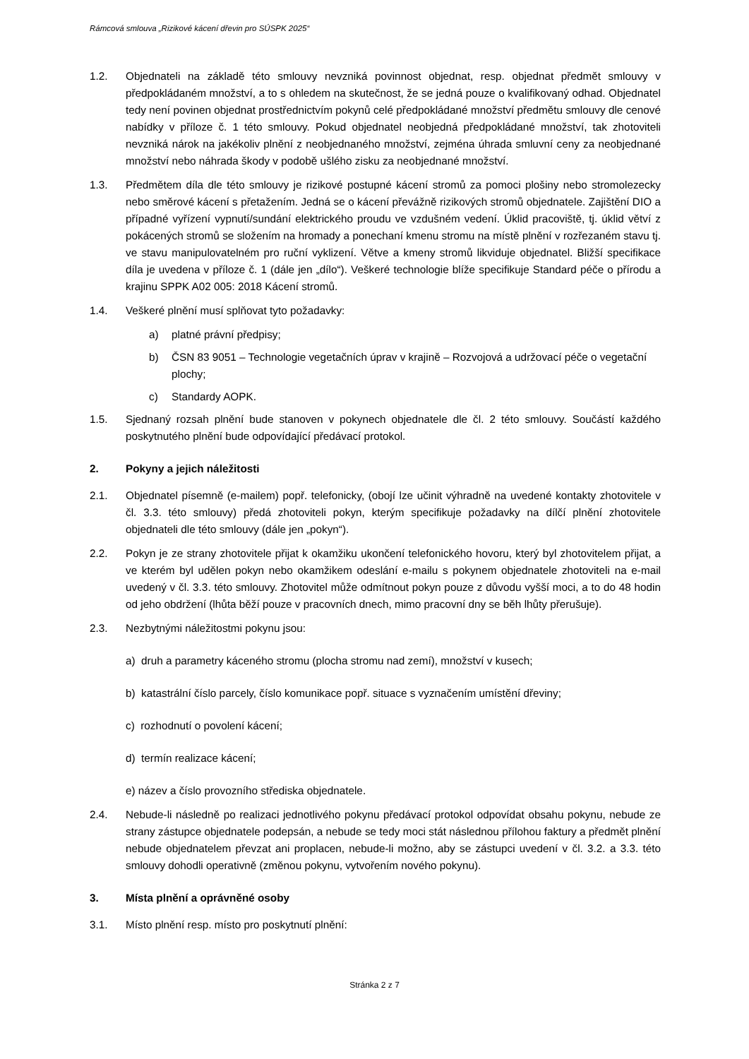Rámcová smlouva „Rizikové kácení dřevin pro SÚSPK 2025“
1.2. Objednateli na základě této smlouvy nevzniká povinnost objednat, resp. objednat předmět smlouvy v předpokládaném množství, a to s ohledem na skutečnost, že se jedná pouze o kvalifikovaný odhad. Objednatel tedy není povinen objednat prostřednictvím pokynů celé předpokládané množství předmětu smlouvy dle cenové nabídky v příloze č. 1 této smlouvy. Pokud objednatel neobjedná předpokládané množství, tak zhotoviteli nevzniká nárok na jakékoliv plnění z neobjednaného množství, zejména úhrada smluvní ceny za neobjednané množství nebo náhrada škody v podobě ušlého zisku za neobjednané množství.
1.3. Předmětem díla dle této smlouvy je rizikové postupné kácení stromů za pomoci plošiny nebo stromolezecky nebo směrové kácení s přetažením. Jedná se o kácení převážně rizikových stromů objednatele. Zajištění DIO a případné vyřízení vypnutí/sundání elektrického proudu ve vzdušném vedení. Úklid pracoviště, tj. úklid větví z pokácených stromů se složením na hromady a ponechaní kmenu stromu na místě plnění v rozřezaném stavu tj. ve stavu manipulovatelném pro ruční vyklizení. Větve a kmeny stromů likviduje objednatel. Bližší specifikace díla je uvedena v příloze č. 1 (dále jen „dílo“). Veškeré technologie blíže specifikuje Standard péče o přírodu a krajinu SPPK A02 005: 2018 Kácení stromů.
1.4. Veškeré plnění musí splňovat tyto požadavky:
a) platné právní předpisy;
b) ČSN 83 9051 – Technologie vegetačních úprav v krajině – Rozvojová a udržovací péče o vegetační plochy;
c) Standardy AOPK.
1.5. Sjednaný rozsah plnění bude stanoven v pokynech objednatele dle čl. 2 této smlouvy. Součástí každého poskytnutého plnění bude odpovídající předávací protokol.
2. Pokyny a jejich náležitosti
2.1. Objednatel písemně (e-mailem) popř. telefonicky, (obojí lze učinit výhradně na uvedené kontakty zhotovitele v čl. 3.3. této smlouvy) předá zhotoviteli pokyn, kterým specifikuje požadavky na dílčí plnění zhotovitele objednateli dle této smlouvy (dále jen „pokyn“).
2.2. Pokyn je ze strany zhotovitele přijat k okamžiku ukončení telefonického hovoru, který byl zhotovitelem přijat, a ve kterém byl udělen pokyn nebo okamžikem odeslání e-mailu s pokynem objednatele zhotoviteli na e-mail uvedený v čl. 3.3. této smlouvy. Zhotovitel může odmítnout pokyn pouze z důvodu vyšší moci, a to do 48 hodin od jeho obdržení (lhůta běží pouze v pracovních dnech, mimo pracovní dny se běh lhůty přerušuje).
2.3. Nezbytnými náležitostmi pokynu jsou:
a) druh a parametry káceného stromu (plocha stromu nad zemí), množství v kusech;
b) katastrální číslo parcely, číslo komunikace popř. situace s vyznačením umístění dřeviny;
c) rozhodnutí o povolení kácení;
d) termín realizace kácení;
e) název a číslo provozního střediska objednatele.
2.4. Nebude-li následně po realizaci jednotlivého pokynu předávací protokol odpovídat obsahu pokynu, nebude ze strany zástupce objednatele podepsán, a nebude se tedy moci stát následnou přílohou faktury a předmět plnění nebude objednatelem převzat ani proplacen, nebude-li možno, aby se zástupci uvedení v čl. 3.2. a 3.3. této smlouvy dohodli operativně (změnou pokynu, vytvořením nového pokynu).
3. Místa plnění a oprávněné osoby
3.1. Místo plnění resp. místo pro poskytnutí plnění:
Stránka 2 z 7